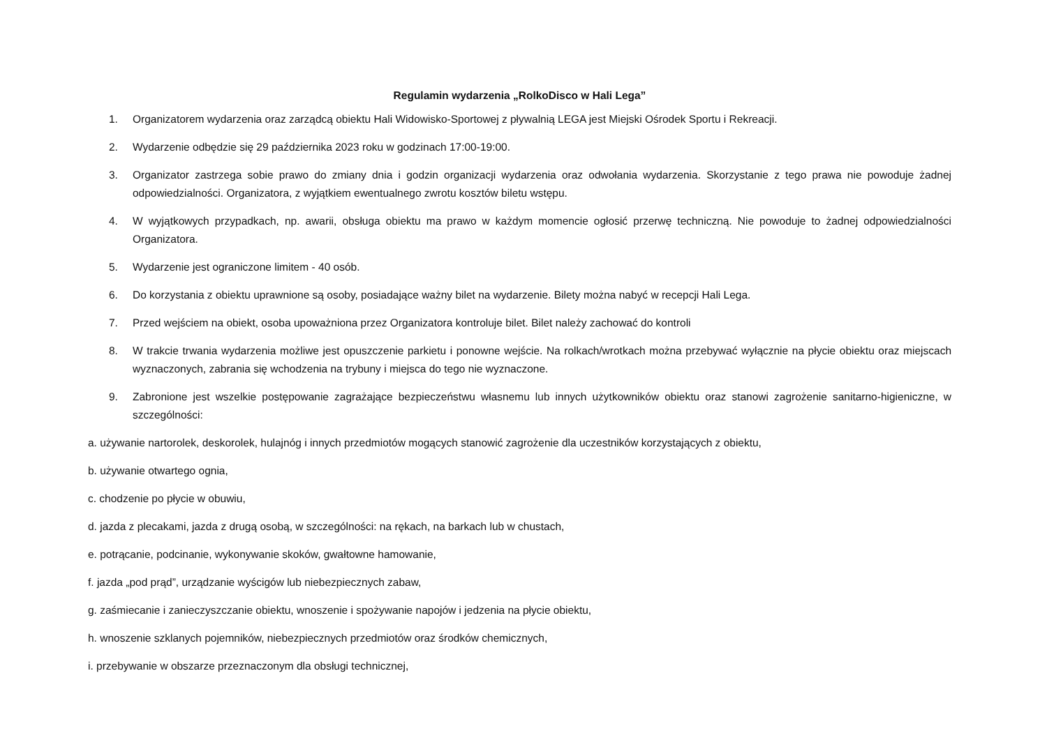Regulamin wydarzenia „RolkoDisco w Hali Lega”
1. Organizatorem wydarzenia oraz zarządcą obiektu Hali Widowisko-Sportowej z pływalnią LEGA jest Miejski Ośrodek Sportu i Rekreacji.
2. Wydarzenie odbędzie się 29 października 2023 roku w godzinach 17:00-19:00.
3. Organizator zastrzega sobie prawo do zmiany dnia i godzin organizacji wydarzenia oraz odwołania wydarzenia. Skorzystanie z tego prawa nie powoduje żadnej odpowiedzialności. Organizatora, z wyjątkiem ewentualnego zwrotu kosztów biletu wstępu.
4. W wyjątkowych przypadkach, np. awarii, obsługa obiektu ma prawo w każdym momencie ogłosić przerwę techniczną. Nie powoduje to żadnej odpowiedzialności Organizatora.
5. Wydarzenie jest ograniczone limitem - 40 osób.
6. Do korzystania z obiektu uprawnione są osoby, posiadające ważny bilet na wydarzenie. Bilety można nabyć w recepcji Hali Lega.
7. Przed wejściem na obiekt, osoba upoważniona przez Organizatora kontroluje bilet. Bilet należy zachować do kontroli
8. W trakcie trwania wydarzenia możliwe jest opuszczenie parkietu i ponowne wejście. Na rolkach/wrotkach można przebywać wyłącznie na płycie obiektu oraz miejscach wyznaczonych, zabrania się wchodzenia na trybuny i miejsca do tego nie wyznaczone.
9. Zabronione jest wszelkie postępowanie zagrażające bezpieczeństwu własnemu lub innych użytkowników obiektu oraz stanowi zagrożenie sanitarno-higieniczne, w szczególności:
a. używanie nartorolek, deskorolek, hulajnóg i innych przedmiotów mogących stanowić zagrożenie dla uczestników korzystających z obiektu,
b. używanie otwartego ognia,
c. chodzenie po płycie w obuwiu,
d. jazda z plecakami, jazda z drugą osobą, w szczególności: na rękach, na barkach lub w chustach,
e. potrącanie, podcinanie, wykonywanie skoków, gwałtowne hamowanie,
f. jazda „pod prąd”, urządzanie wyścigów lub niebezpiecznych zabaw,
g. zaśmiecanie i zanieczyszczanie obiektu, wnoszenie i spożywanie napojów i jedzenia na płycie obiektu,
h. wnoszenie szklanych pojemników, niebezpiecznych przedmiotów oraz środków chemicznych,
i. przebywanie w obszarze przeznaczonym dla obsługi technicznej,